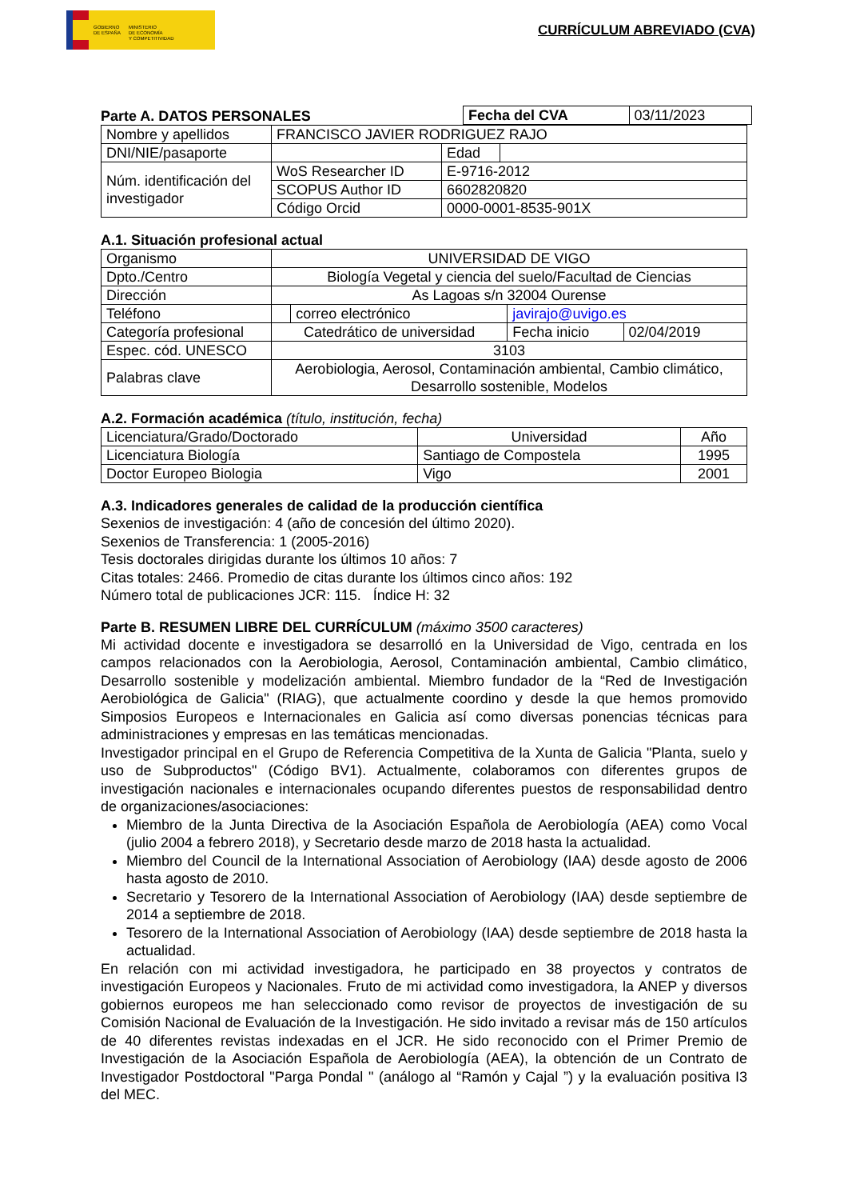GOBIERNO
DE ESPAÑA
MINISTERIO
DE ECONOMÍA
Y COMPETITIVIDAD
CURRÍCULUM ABREVIADO (CVA)
Parte A. DATOS PERSONALES
| Fecha del CVA | 03/11/2023 |
| Nombre y apellidos | FRANCISCO JAVIER RODRIGUEZ RAJO | | | |
| DNI/NIE/pasaporte | | | Edad | |
| Núm. identificación del investigador | WoS Researcher ID | E-9716-2012 | | |
| | SCOPUS Author ID | 6602820820 | | |
| | Código Orcid | 0000-0001-8535-901X | | |
A.1. Situación profesional actual
| Organismo | UNIVERSIDAD DE VIGO | | | |
| Dpto./Centro | Biología Vegetal y ciencia del suelo/Facultad de Ciencias | | | |
| Dirección | As Lagoas s/n 32004 Ourense | | | |
| Teléfono | | correo electrónico | javirajo@uvigo.es | |
| Categoría profesional | Catedrático de universidad | | Fecha inicio | 02/04/2019 |
| Espec. cód. UNESCO | 3103 | | | |
| Palabras clave | Aerobiologia, Aerosol, Contaminación ambiental, Cambio climático, Desarrollo sostenible, Modelos | | | |
A.2. Formación académica (título, institución, fecha)
| Licenciatura/Grado/Doctorado | Universidad | Año |
| Licenciatura Biología | Santiago de Compostela | 1995 |
| Doctor Europeo Biologia | Vigo | 2001 |
A.3. Indicadores generales de calidad de la producción científica
Sexenios de investigación: 4 (año de concesión del último 2020).
Sexenios de Transferencia: 1 (2005-2016)
Tesis doctorales dirigidas durante los últimos 10 años: 7
Citas totales: 2466. Promedio de citas durante los últimos cinco años: 192
Número total de publicaciones JCR: 115. Índice H: 32
Parte B. RESUMEN LIBRE DEL CURRÍCULUM (máximo 3500 caracteres)
Mi actividad docente e investigadora se desarrolló en la Universidad de Vigo, centrada en los campos relacionados con la Aerobiologia, Aerosol, Contaminación ambiental, Cambio climático, Desarrollo sostenible y modelización ambiental. Miembro fundador de la “Red de Investigación Aerobiológica de Galicia" (RIAG), que actualmente coordino y desde la que hemos promovido Simposios Europeos e Internacionales en Galicia así como diversas ponencias técnicas para administraciones y empresas en las temáticas mencionadas.
Investigador principal en el Grupo de Referencia Competitiva de la Xunta de Galicia "Planta, suelo y uso de Subproductos" (Código BV1). Actualmente, colaboramos con diferentes grupos de investigación nacionales e internacionales ocupando diferentes puestos de responsabilidad dentro de organizaciones/asociaciones:
Miembro de la Junta Directiva de la Asociación Española de Aerobiología (AEA) como Vocal (julio 2004 a febrero 2018), y Secretario desde marzo de 2018 hasta la actualidad.
Miembro del Council de la International Association of Aerobiology (IAA) desde agosto de 2006 hasta agosto de 2010.
Secretario y Tesorero de la International Association of Aerobiology (IAA) desde septiembre de 2014 a septiembre de 2018.
Tesorero de la International Association of Aerobiology (IAA) desde septiembre de 2018 hasta la actualidad.
En relación con mi actividad investigadora, he participado en 38 proyectos y contratos de investigación Europeos y Nacionales. Fruto de mi actividad como investigadora, la ANEP y diversos gobiernos europeos me han seleccionado como revisor de proyectos de investigación de su Comisión Nacional de Evaluación de la Investigación. He sido invitado a revisar más de 150 artículos de 40 diferentes revistas indexadas en el JCR. He sido reconocido con el Primer Premio de Investigación de la Asociación Española de Aerobiología (AEA), la obtención de un Contrato de Investigador Postdoctoral "Parga Pondal " (análogo al “Ramón y Cajal ”) y la evaluación positiva I3 del MEC.